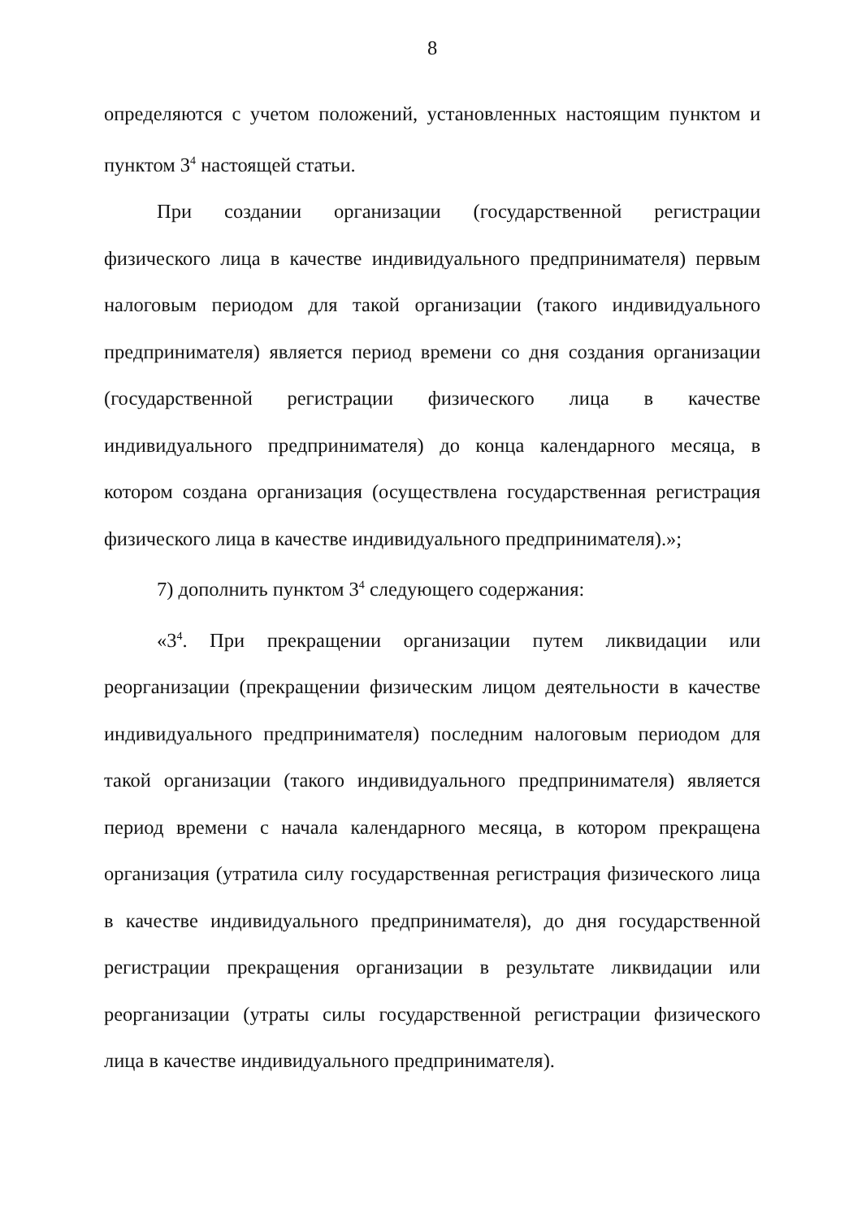8
определяются с учетом положений, установленных настоящим пунктом и пунктом 3<sup>4</sup> настоящей статьи.
При создании организации (государственной регистрации физического лица в качестве индивидуального предпринимателя) первым налоговым периодом для такой организации (такого индивидуального предпринимателя) является период времени со дня создания организации (государственной регистрации физического лица в качестве индивидуального предпринимателя) до конца календарного месяца, в котором создана организация (осуществлена государственная регистрация физического лица в качестве индивидуального предпринимателя).»;
7) дополнить пунктом 3<sup>4</sup> следующего содержания:
«3<sup>4</sup>. При прекращении организации путем ликвидации или реорганизации (прекращении физическим лицом деятельности в качестве индивидуального предпринимателя) последним налоговым периодом для такой организации (такого индивидуального предпринимателя) является период времени с начала календарного месяца, в котором прекращена организация (утратила силу государственная регистрация физического лица в качестве индивидуального предпринимателя), до дня государственной регистрации прекращения организации в результате ликвидации или реорганизации (утраты силы государственной регистрации физического лица в качестве индивидуального предпринимателя).